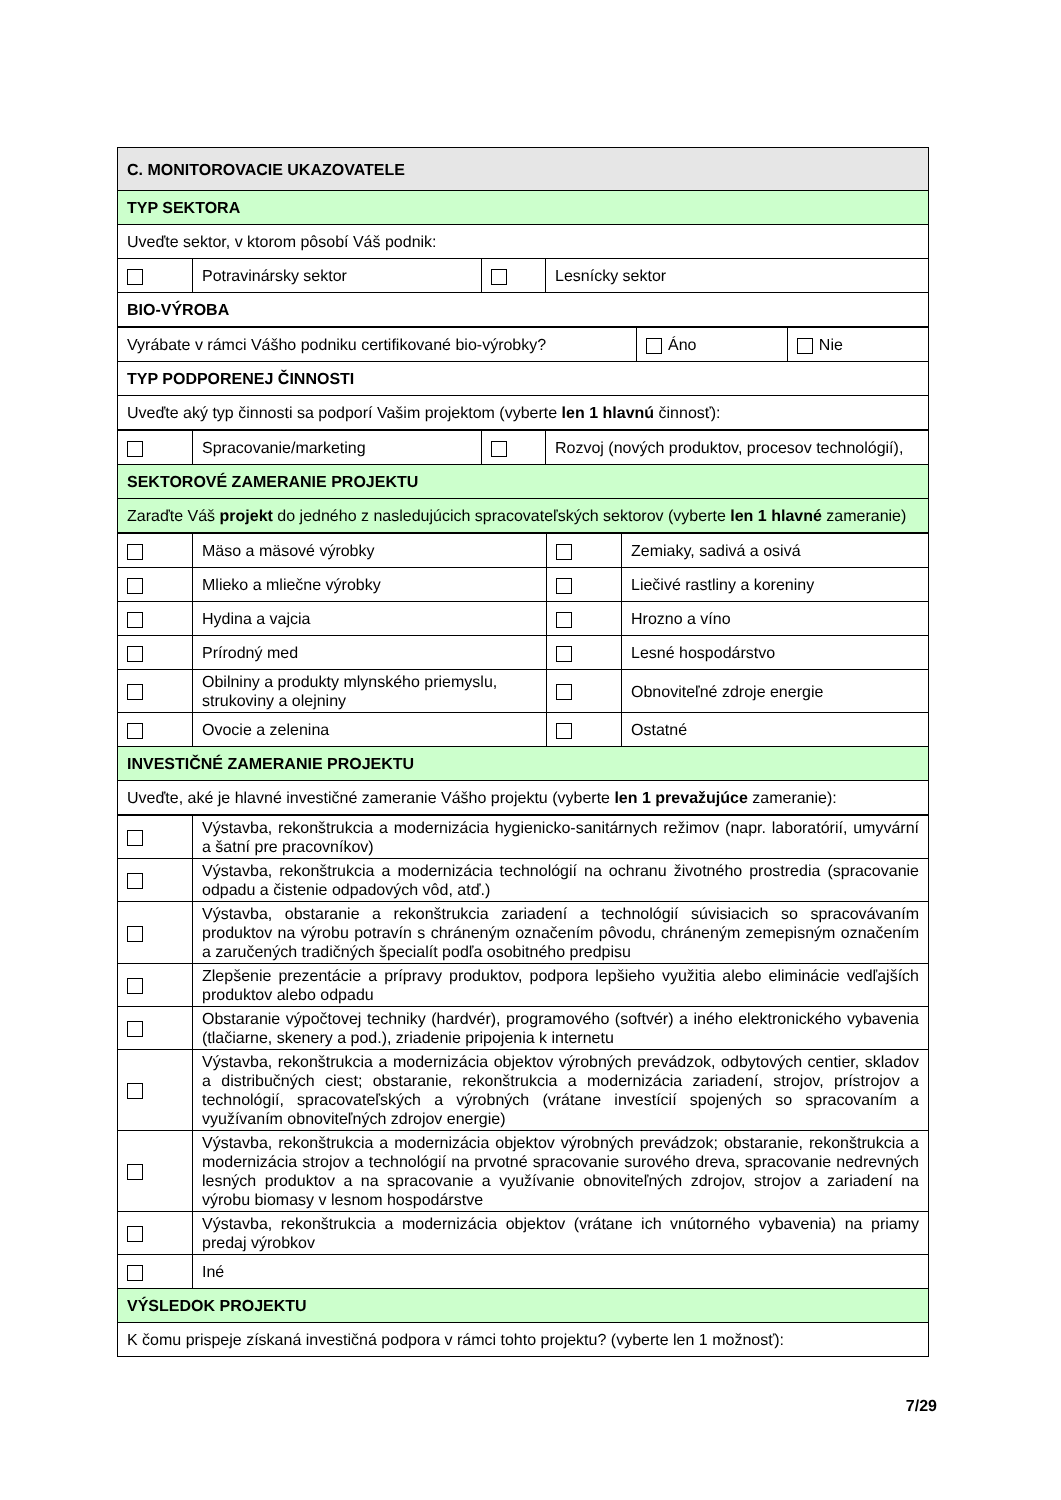| C. MONITOROVACIE UKAZOVATELE | | | |
| TYP SEKTORA | | | |
| Uveďte sektor, v ktorom pôsobí Váš podnik: | | | |
| | Potravinársky sektor | | Lesnícky sektor |
| BIO-VÝROBA | | | |
| Vyrábate v rámci Vášho podniku certifikované bio-výrobky? | Áno | Nie |
| TYP PODPORENEJ ČINNOSTI | | |
| Uveďte aký typ činnosti sa podporí Vašim projektom (vyberte len 1 hlavnú činnosť): | | |
| | Spracovanie/marketing | | Rozvoj (nových produktov, procesov technológií), |
| SEKTOROVÉ ZAMERANIE PROJEKTU | | | |
| Zaraďte Váš projekt do jedného z nasledujúcich spracovateľských sektorov (vyberte len 1 hlavné zameranie) | | | |
| | Mäso a mäsové výrobky | | Zemiaky, sadivá a osivá |
| | Mlieko a mliečne výrobky | | Liečivé rastliny a koreniny |
| | Hydina a vajcia | | Hrozno a víno |
| | Prírodný med | | Lesné hospodárstvo |
| | Obilniny a produkty mlynského priemyslu, strukoviny a olejniny | | Obnoviteľné zdroje energie |
| | Ovocie a zelenina | | Ostatné |
| INVESTIČNÉ ZAMERANIE PROJEKTU | | | |
| Uveďte, aké je hlavné investičné zameranie Vášho projektu (vyberte len 1 prevažujúce zameranie): | | | |
| | Výstavba, rekonštrukcia a modernizácia hygienicko-sanitárnych režimov (napr. laboratórií, umyvární a šatní pre pracovníkov) |
| | Výstavba, rekonštrukcia a modernizácia technológií na ochranu životného prostredia (spracovanie odpadu a čistenie odpadových vôd, atď.) |
| | Výstavba, obstaranie a rekonštrukcia zariadení a technológií súvisiacich so spracovávaním produktov na výrobu potravín s chráneným označením pôvodu, chráneným zemepisným označením a zaručených tradičných špecialít podľa osobitného predpisu |
| | Zlepšenie prezentácie a prípravy produktov, podpora lepšieho využitia alebo eliminácie vedľajších produktov alebo odpadu |
| | Obstaranie výpočtovej techniky (hardvér), programového (softvér) a iného elektronického vybavenia (tlačiarne, skenery a pod.), zriadenie pripojenia k internetu |
| | Výstavba, rekonštrukcia a modernizácia objektov výrobných prevádzok, odbytových centier, skladov a distribučných ciest; obstaranie, rekonštrukcia a modernizácia zariadení, strojov, prístrojov a technológií, spracovateľských a výrobných (vrátane investícií spojených so spracovaním a využívaním obnoviteľných zdrojov energie) |
| | Výstavba, rekonštrukcia a modernizácia objektov výrobných prevádzok; obstaranie, rekonštrukcia a modernizácia strojov a technológií na prvotné spracovanie surového dreva, spracovanie nedrevných lesných produktov a na spracovanie a využívanie obnoviteľných zdrojov, strojov a zariadení na výrobu biomasy v lesnom hospodárstve |
| | Výstavba, rekonštrukcia a modernizácia objektov (vrátane ich vnútorného vybavenia) na priamy predaj výrobkov |
| | Iné |
| VÝSLEDOK PROJEKTU | |
| K čomu prispeje získaná investičná podpora v rámci tohto projektu? (vyberte len 1 možnosť): | |
7/29